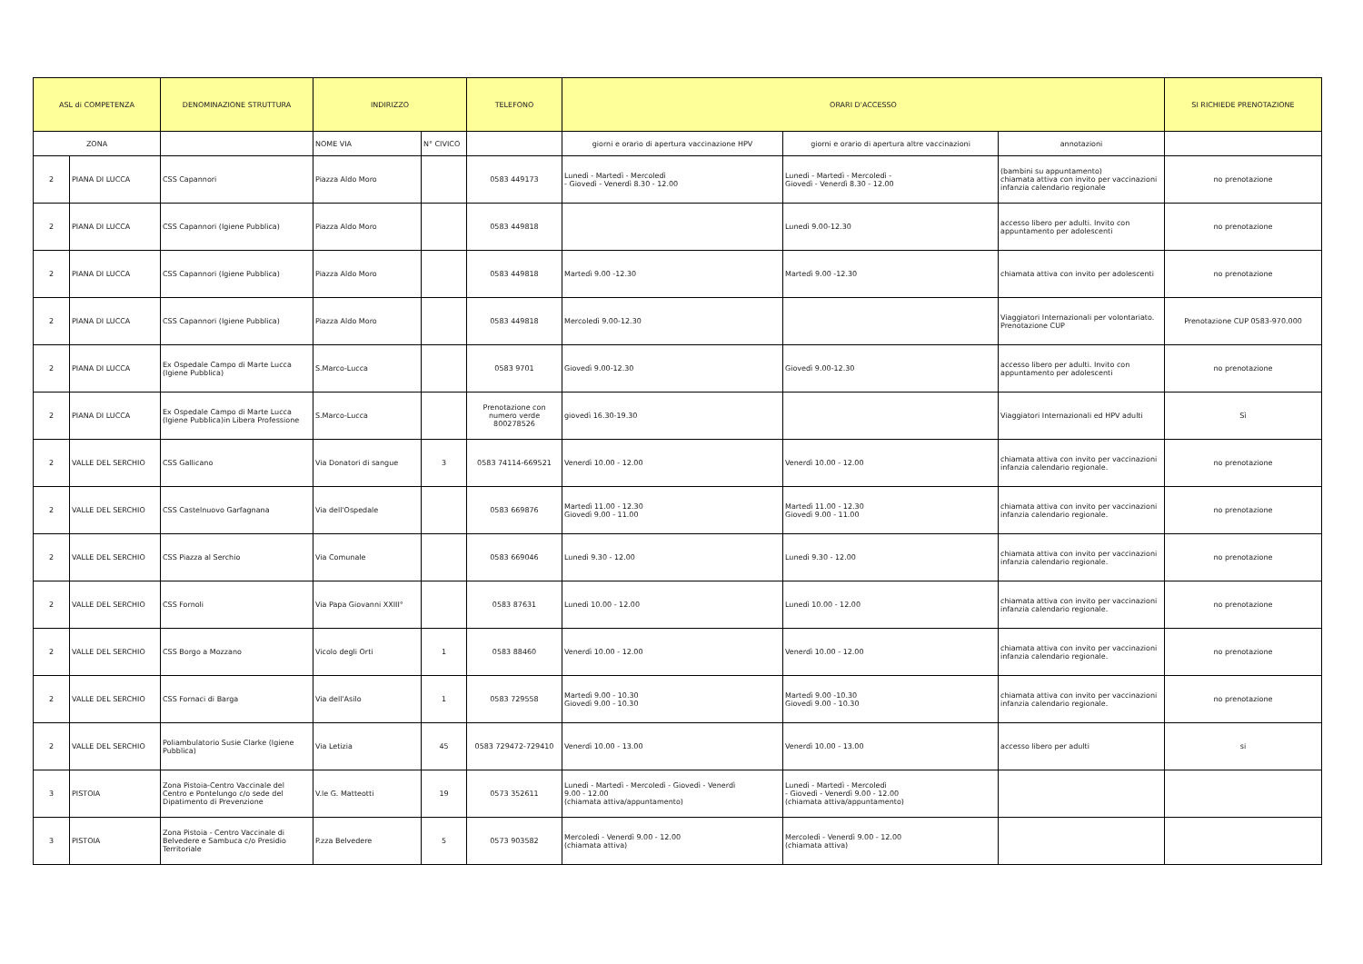| ASL di COMPETENZA | | DENOMINAZIONE STRUTTURA | INDIRIZZO | | TELEFONO | ORARI D'ACCESSO | | | SI RICHIEDE PRENOTAZIONE |
| --- | --- | --- | --- | --- | --- | --- | --- | --- | --- |
| ZONA | | | NOME VIA | N° CIVICO | | giorni e orario di apertura vaccinazione HPV | giorni e orario di apertura altre vaccinazioni | annotazioni | |
| 2 | PIANA DI LUCCA | CSS Capannori | Piazza Aldo Moro | | 0583 449173 | Lunedì - Martedì - Mercoledì - Giovedì - Venerdì 8.30 - 12.00 | Lunedì - Martedì - Mercoledì - Giovedì - Venerdì 8.30 - 12.00 | (bambini su appuntamento) chiamata attiva con invito per vaccinazioni infanzia calendario regionale | no prenotazione |
| 2 | PIANA DI LUCCA | CSS Capannori (Igiene Pubblica) | Piazza Aldo Moro | | 0583 449818 | | Lunedì 9.00-12.30 | accesso libero per adulti. Invito con appuntamento per adolescenti | no prenotazione |
| 2 | PIANA DI LUCCA | CSS Capannori (Igiene Pubblica) | Piazza Aldo Moro | | 0583 449818 | Martedì 9.00 -12.30 | Martedì 9.00 -12.30 | chiamata attiva con invito per adolescenti | no prenotazione |
| 2 | PIANA DI LUCCA | CSS Capannori (Igiene Pubblica) | Piazza Aldo Moro | | 0583 449818 | Mercoledì 9.00-12.30 | | Viaggiatori Internazionali per volontariato. Prenotazione CUP | Prenotazione CUP 0583-970.000 |
| 2 | PIANA DI LUCCA | Ex Ospedale Campo di Marte Lucca (Igiene Pubblica) | S.Marco-Lucca | | 0583 9701 | Giovedì 9.00-12.30 | Giovedì 9.00-12.30 | accesso libero per adulti. Invito con appuntamento per adolescenti | no prenotazione |
| 2 | PIANA DI LUCCA | Ex Ospedale Campo di Marte Lucca (Igiene Pubblica)in Libera Professione | S.Marco-Lucca | | Prenotazione con numero verde 800278526 | giovedì 16.30-19.30 | | Viaggiatori Internazionali ed HPV adulti | Sì |
| 2 | VALLE DEL SERCHIO | CSS Gallicano | Via Donatori di sangue | 3 | 0583 74114-669521 | Venerdì 10.00 - 12.00 | Venerdì 10.00 - 12.00 | chiamata attiva con invito per vaccinazioni infanzia calendario regionale. | no prenotazione |
| 2 | VALLE DEL SERCHIO | CSS Castelnuovo Garfagnana | Via dell'Ospedale | | 0583 669876 | Martedì 11.00 - 12.30 Giovedì 9.00 - 11.00 | Martedì 11.00 - 12.30 Giovedì 9.00 - 11.00 | chiamata attiva con invito per vaccinazioni infanzia calendario regionale. | no prenotazione |
| 2 | VALLE DEL SERCHIO | CSS Piazza al Serchio | Via Comunale | | 0583 669046 | Lunedì 9.30 - 12.00 | Lunedì 9.30 - 12.00 | chiamata attiva con invito per vaccinazioni infanzia calendario regionale. | no prenotazione |
| 2 | VALLE DEL SERCHIO | CSS Fornoli | Via Papa Giovanni XXIII° | | 0583 87631 | Lunedì 10.00 - 12.00 | Lunedì 10.00 - 12.00 | chiamata attiva con invito per vaccinazioni infanzia calendario regionale. | no prenotazione |
| 2 | VALLE DEL SERCHIO | CSS Borgo a Mozzano | Vicolo degli Orti | 1 | 0583 88460 | Venerdì 10.00 - 12.00 | Venerdì 10.00 - 12.00 | chiamata attiva con invito per vaccinazioni infanzia calendario regionale. | no prenotazione |
| 2 | VALLE DEL SERCHIO | CSS Fornaci di Barga | Via dell'Asilo | 1 | 0583 729558 | Martedì 9.00 - 10.30 Giovedì 9.00 - 10.30 | Martedì 9.00 -10.30 Giovedì 9.00 - 10.30 | chiamata attiva con invito per vaccinazioni infanzia calendario regionale. | no prenotazione |
| 2 | VALLE DEL SERCHIO | Poliambulatorio Susie Clarke (Igiene Pubblica) | Via Letizia | 45 | 0583 729472-729410 | Venerdì 10.00 - 13.00 | Venerdì 10.00 - 13.00 | accesso libero per adulti | si |
| 3 | PISTOIA | Zona Pistoia-Centro Vaccinale del Centro e Pontelungo c/o sede del Dipatimento di Prevenzione | V.le G. Matteotti | 19 | 0573 352611 | Lunedì - Martedì - Mercoledì - Giovedì - Venerdì 9.00 - 12.00 (chiamata attiva/appuntamento) | Lunedì - Martedì - Mercoledì - Giovedì - Venerdì 9.00 - 12.00 (chiamata attiva/appuntamento) | | |
| 3 | PISTOIA | Zona Pistoia - Centro Vaccinale di Belvedere e Sambuca c/o Presidio Territoriale | P.zza Belvedere | 5 | 0573 903582 | Mercoledì - Venerdì 9.00 - 12.00 (chiamata attiva) | Mercoledì - Venerdì 9.00 - 12.00 (chiamata attiva) | | |